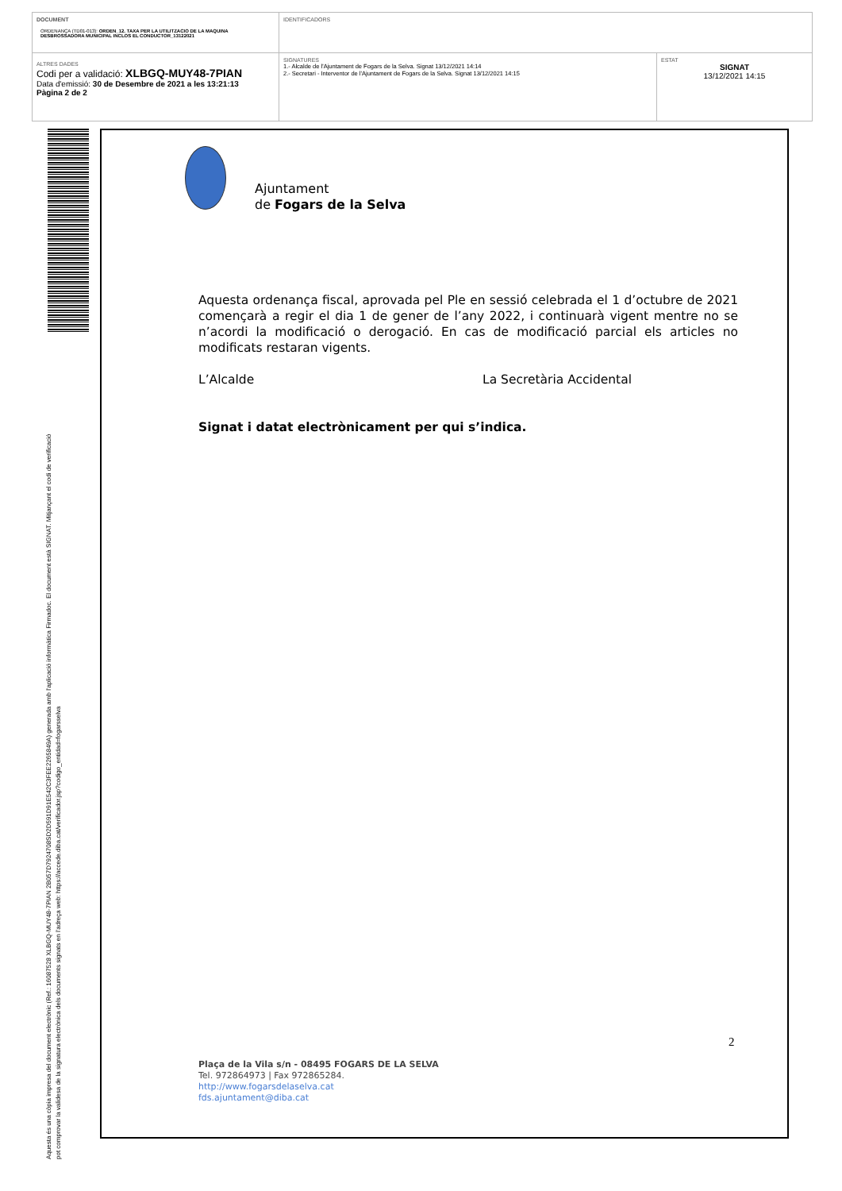| DOCUMENT ORDENANÇA (TD01-013): ORDEN_12. TAXA PER LA UTILITZACIO DE LA MAQUINA DESBROSSADORA MUNICIPAL INCLOS EL CONDUCTOR_13122021 | IDENTIFICADORS | |
| ALTRES DADES Codi per a validació: XLBGQ-MUY48-7PIAN Data d'emissió: 30 de Desembre de 2021 a les 13:21:13 Pàgina 2 de 2 | SIGNATURES 1.- Alcalde de l'Ajuntament de Fogars de la Selva. Signat 13/12/2021 14:14 2.- Secretari - Interventor de l'Ajuntament de Fogars de la Selva. Signat 13/12/2021 14:15 | ESTAT SIGNAT 13/12/2021 14:15 |
Aquesta és una còpia impresa del document electrònic (Ref.: 16087528 XLBGQ-MUY48-7PIAN 2B057D7924708SD2D591D91E542C3FEE2265849A) generada amb l'aplicació informàtica Firmadoc. El document està SIGNAT. Mitjançant el codi de verificació
pot comprovar la validesa de la signatura electrònica dels documents signats en l'adreça web: https://accede.diba.cat/verificador.jsp?codigo_entidad=fogarsselva
Ajuntament
de Fogars de la Selva
Aquesta ordenança fiscal, aprovada pel Ple en sessió celebrada el 1 d’octubre de 2021 començarà a regir el dia 1 de gener de l’any 2022, i continuarà vigent mentre no se n’acordi la modificació o derogació. En cas de modificació parcial els articles no modificats restaran vigents.
L’Alcalde La Secretària Accidental
Signat i datat electrònicament per qui s’indica.
2
Plaça de la Vila s/n - 08495 FOGARS DE LA SELVA
Tel. 972864973 | Fax 972865284.
http://www.fogarsdelaselva.cat
fds.ajuntament@diba.cat